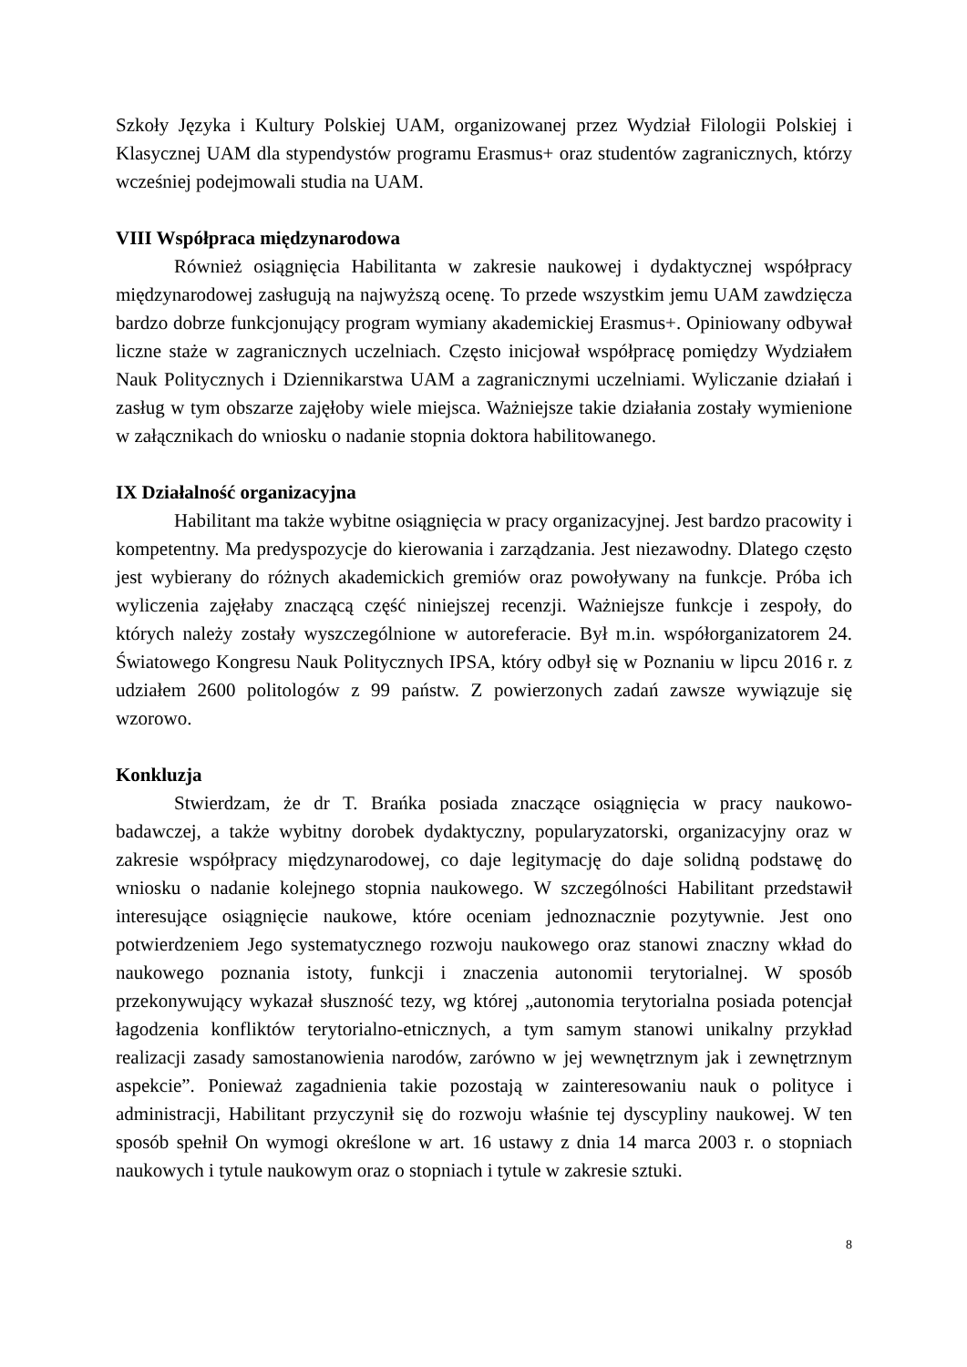Szkoły Języka i Kultury Polskiej UAM, organizowanej przez Wydział Filologii Polskiej i Klasycznej UAM dla stypendystów programu Erasmus+ oraz studentów zagranicznych, którzy wcześniej podejmowali studia na UAM.
VIII Współpraca międzynarodowa
Również osiągnięcia Habilitanta w zakresie naukowej i dydaktycznej współpracy międzynarodowej zasługują na najwyższą ocenę. To przede wszystkim jemu UAM zawdzięcza bardzo dobrze funkcjonujący program wymiany akademickiej Erasmus+. Opiniowany odbywał liczne staże w zagranicznych uczelniach. Często inicjował współpracę pomiędzy Wydziałem Nauk Politycznych i Dziennikarstwa UAM a zagranicznymi uczelniami. Wyliczanie działań i zasług w tym obszarze zajęłoby wiele miejsca. Ważniejsze takie działania zostały wymienione w załącznikach do wniosku o nadanie stopnia doktora habilitowanego.
IX Działalność organizacyjna
Habilitant ma także wybitne osiągnięcia w pracy organizacyjnej. Jest bardzo pracowity i kompetentny. Ma predyspozycje do kierowania i zarządzania. Jest niezawodny. Dlatego często jest wybierany do różnych akademickich gremiów oraz powoływany na funkcje. Próba ich wyliczenia zajęłaby znaczącą część niniejszej recenzji. Ważniejsze funkcje i zespoły, do których należy zostały wyszczególnione w autoreferacie. Był m.in. współorganizatorem 24. Światowego Kongresu Nauk Politycznych IPSA, który odbył się w Poznaniu w lipcu 2016 r. z udziałem 2600 politologów z 99 państw. Z powierzonych zadań zawsze wywiązuje się wzorowo.
Konkluzja
Stwierdzam, że dr T. Brańka posiada znaczące osiągnięcia w pracy naukowo-badawczej, a także wybitny dorobek dydaktyczny, popularyzatorski, organizacyjny oraz w zakresie współpracy międzynarodowej, co daje legitymację do daje solidną podstawę do wniosku o nadanie kolejnego stopnia naukowego. W szczególności Habilitant przedstawił interesujące osiągnięcie naukowe, które oceniam jednoznacznie pozytywnie. Jest ono potwierdzeniem Jego systematycznego rozwoju naukowego oraz stanowi znaczny wkład do naukowego poznania istoty, funkcji i znaczenia autonomii terytorialnej. W sposób przekonywujący wykazał słuszność tezy, wg której „autonomia terytorialna posiada potencjał łagodzenia konfliktów terytorialno-etnicznych, a tym samym stanowi unikalny przykład realizacji zasady samostanowienia narodów, zarówno w jej wewnętrznym jak i zewnętrznym aspekcie”. Ponieważ zagadnienia takie pozostają w zainteresowaniu nauk o polityce i administracji, Habilitant przyczynił się do rozwoju właśnie tej dyscypliny naukowej. W ten sposób spełnił On wymogi określone w art. 16 ustawy z dnia 14 marca 2003 r. o stopniach naukowych i tytule naukowym oraz o stopniach i tytule w zakresie sztuki.
8